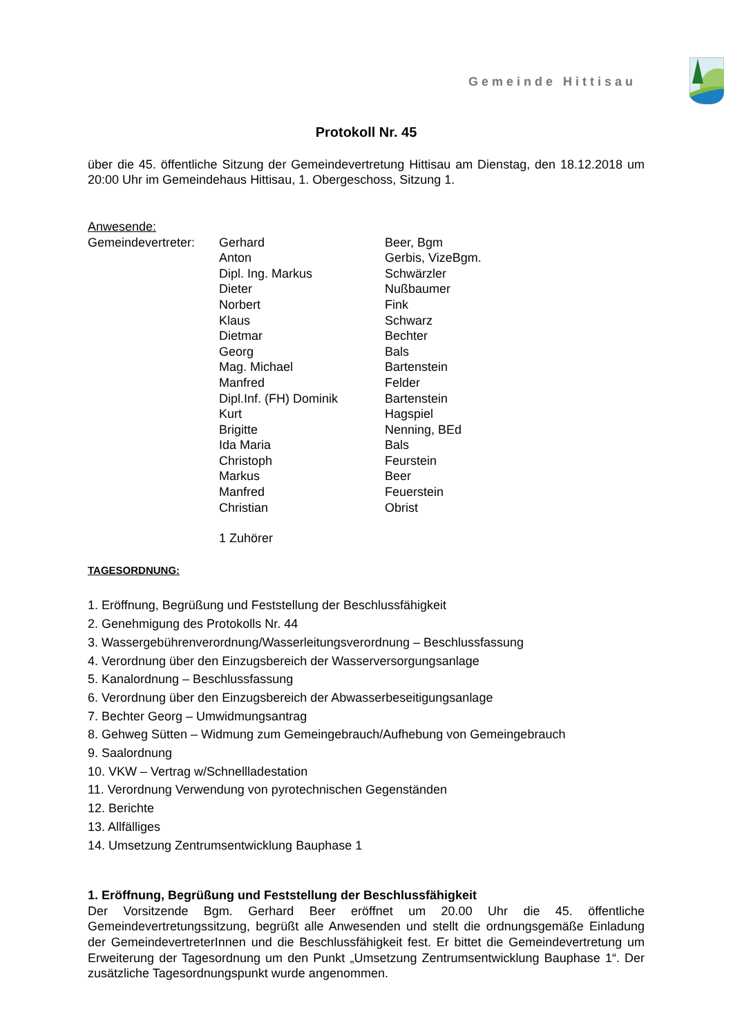Gemeinde Hittisau
Protokoll Nr. 45
über die 45. öffentliche Sitzung der Gemeindevertretung Hittisau am Dienstag, den 18.12.2018 um 20:00 Uhr im Gemeindehaus Hittisau, 1. Obergeschoss, Sitzung 1.
Anwesende:
Gemeindevertreter:
Gerhard
Beer, Bgm
Anton
Gerbis, VizeBgm.
Dipl. Ing. Markus
Schwärzler
Dieter
Nußbaumer
Norbert
Fink
Klaus
Schwarz
Dietmar
Bechter
Georg
Bals
Mag. Michael
Bartenstein
Manfred
Felder
Dipl.Inf. (FH) Dominik
Bartenstein
Kurt
Hagspiel
Brigitte
Nenning, BEd
Ida Maria
Bals
Christoph
Feurstein
Markus
Beer
Manfred
Feuerstein
Christian
Obrist
1 Zuhörer
TAGESORDNUNG:
1. Eröffnung, Begrüßung und Feststellung der Beschlussfähigkeit
2. Genehmigung des Protokolls Nr. 44
3. Wassergebührenverordnung/Wasserleitungsverordnung – Beschlussfassung
4. Verordnung über den Einzugsbereich der Wasserversorgungsanlage
5. Kanalordnung – Beschlussfassung
6. Verordnung über den Einzugsbereich der Abwasserbeseitigungsanlage
7. Bechter Georg – Umwidmungsantrag
8. Gehweg Sütten – Widmung zum Gemeingebrauch/Aufhebung von Gemeingebrauch
9. Saalordnung
10. VKW – Vertrag w/Schnellladestation
11. Verordnung Verwendung von pyrotechnischen Gegenständen
12. Berichte
13. Allfälliges
14. Umsetzung Zentrumsentwicklung Bauphase 1
1. Eröffnung, Begrüßung und Feststellung der Beschlussfähigkeit
Der Vorsitzende Bgm. Gerhard Beer eröffnet um 20.00 Uhr die 45. öffentliche Gemeindevertretungssitzung, begrüßt alle Anwesenden und stellt die ordnungsgemäße Einladung der GemeindevertreterInnen und die Beschlussfähigkeit fest. Er bittet die Gemeindevertretung um Erweiterung der Tagesordnung um den Punkt „Umsetzung Zentrumsentwicklung Bauphase 1“. Der zusätzliche Tagesordnungspunkt wurde angenommen.